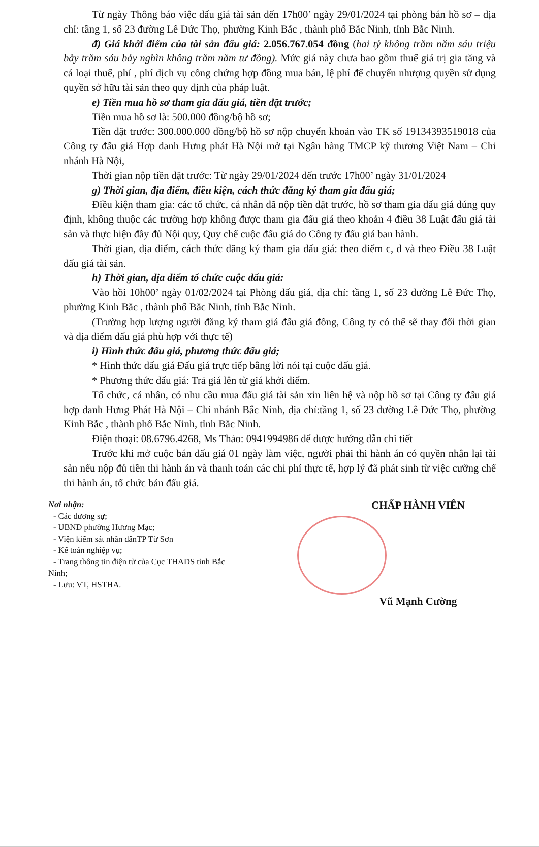Từ ngày Thông báo việc đấu giá tài sản đến 17h00’ ngày 29/01/2024 tại phòng bán hồ sơ – địa chỉ: tầng 1, số 23 đường Lê Đức Thọ, phường Kinh Bắc , thành phố Bắc Ninh, tỉnh Bắc Ninh.
đ) Giá khởi điểm của tài sản đấu giá: 2.056.767.054 đồng (hai tỷ không trăm năm sáu triệu bảy trăm sáu bảy nghìn không trăm năm tư đồng). Mức giá này chưa bao gồm thuế giá trị gia tăng và cá loại thuế, phí , phí dịch vụ công chứng hợp đồng mua bán, lệ phí để chuyển nhượng quyền sử dụng quyền sở hữu tài sản theo quy định của pháp luật.
e) Tiền mua hồ sơ tham gia đấu giá, tiền đặt trước;
Tiền mua hồ sơ là: 500.000 đồng/bộ hồ sơ;
Tiền đặt trước: 300.000.000 đồng/bộ hồ sơ nộp chuyển khoản vào TK số 19134393519018 của Công ty đấu giá Hợp danh Hưng phát Hà Nội mở tại Ngân hàng TMCP kỹ thương Việt Nam – Chi nhánh Hà Nội,
Thời gian nộp tiền đặt trước: Từ ngày 29/01/2024 đến trước 17h00’ ngày 31/01/2024
g) Thời gian, địa điểm, điều kiện, cách thức đăng ký tham gia đấu giá;
Điều kiện tham gia: các tổ chức, cá nhân đã nộp tiền đặt trước, hồ sơ tham gia đấu giá đúng quy định, không thuộc các trường hợp không được tham gia đấu giá theo khoản 4 điều 38 Luật đấu giá tài sản và thực hiện đầy đủ Nội quy, Quy chế cuộc đấu giá do Công ty đấu giá ban hành.
Thời gian, địa điểm, cách thức đăng ký tham gia đấu giá: theo điểm c, d và theo Điều 38 Luật đấu giá tài sản.
h) Thời gian, địa điểm tổ chức cuộc đấu giá:
Vào hồi 10h00’ ngày 01/02/2024 tại Phòng đấu giá, địa chỉ: tầng 1, số 23 đường Lê Đức Thọ, phường Kinh Bắc , thành phố Bắc Ninh, tỉnh Bắc Ninh.
(Trường hợp lượng người đăng ký tham giá đấu giá đông, Công ty có thể sẽ thay đổi thời gian và địa điểm đấu giá phù hợp với thực tế)
i) Hình thức đấu giá, phương thức đấu giá;
* Hình thức đấu giá Đấu giá trực tiếp bằng lời nói tại cuộc đấu giá.
* Phương thức đấu giá: Trả giá lên từ giá khởi điểm.
Tổ chức, cá nhân, có nhu cầu mua đấu giá tài sản xin liên hệ và nộp hồ sơ tại Công ty đấu giá hợp danh Hưng Phát Hà Nội – Chi nhánh Bắc Ninh, địa chỉ:tầng 1, số 23 đường Lê Đức Thọ, phường Kinh Bắc , thành phố Bắc Ninh, tỉnh Bắc Ninh.
Điện thoại: 08.6796.4268, Ms Thảo: 0941994986 để được hướng dẫn chi tiết
Trước khi mở cuộc bán đấu giá 01 ngày làm việc, người phải thi hành án có quyền nhận lại tài sản nếu nộp đủ tiền thi hành án và thanh toán các chi phí thực tế, hợp lý đã phát sinh từ việc cưỡng chế thi hành án, tổ chức bán đấu giá.
Nơi nhận:
- Các đương sự;
- UBND phường Hương Mạc;
- Viện kiểm sát nhân dânTP Từ Sơn
- Kế toán nghiệp vụ;
- Trang thông tin điện tử của Cục THADS tỉnh Bắc
Ninh;
- Lưu: VT, HSTHA.
CHẤP HÀNH VIÊN
Vũ Mạnh Cường